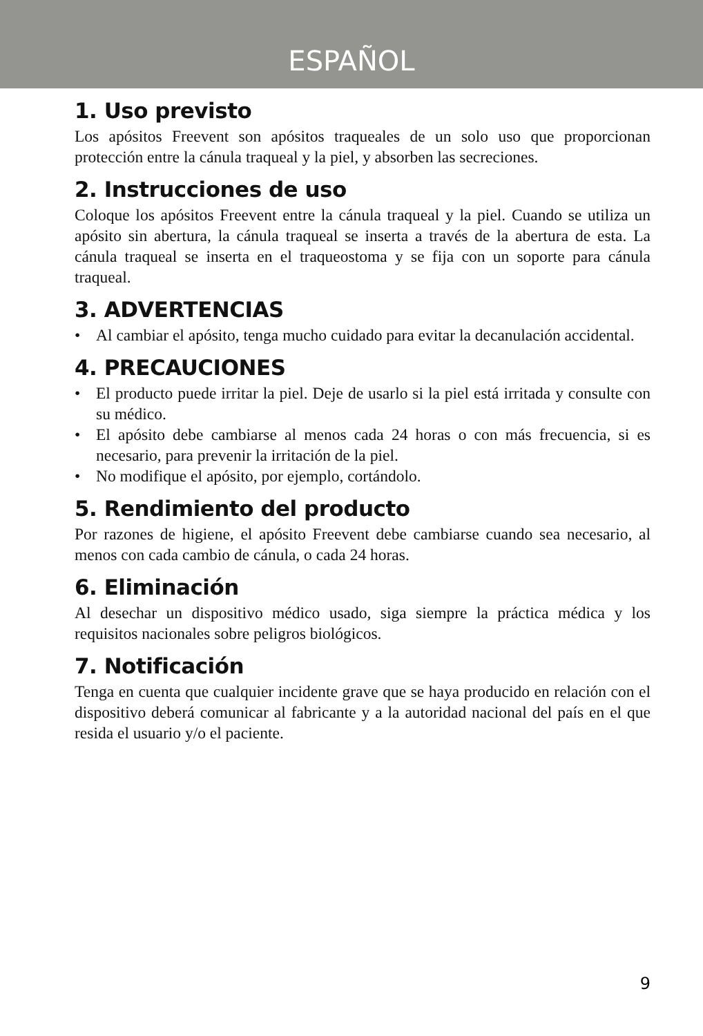ESPAÑOL
1. Uso previsto
Los apósitos Freevent son apósitos traqueales de un solo uso que proporcionan protección entre la cánula traqueal y la piel, y absorben las secreciones.
2. Instrucciones de uso
Coloque los apósitos Freevent entre la cánula traqueal y la piel. Cuando se utiliza un apósito sin abertura, la cánula traqueal se inserta a través de la abertura de esta. La cánula traqueal se inserta en el traqueostoma y se fija con un soporte para cánula traqueal.
3. ADVERTENCIAS
• Al cambiar el apósito, tenga mucho cuidado para evitar la decanulación accidental.
4. PRECAUCIONES
• El producto puede irritar la piel. Deje de usarlo si la piel está irritada y consulte con su médico.
• El apósito debe cambiarse al menos cada 24 horas o con más frecuencia, si es necesario, para prevenir la irritación de la piel.
• No modifique el apósito, por ejemplo, cortándolo.
5. Rendimiento del producto
Por razones de higiene, el apósito Freevent debe cambiarse cuando sea necesario, al menos con cada cambio de cánula, o cada 24 horas.
6. Eliminación
Al desechar un dispositivo médico usado, siga siempre la práctica médica y los requisitos nacionales sobre peligros biológicos.
7. Notificación
Tenga en cuenta que cualquier incidente grave que se haya producido en relación con el dispositivo deberá comunicar al fabricante y a la autoridad nacional del país en el que resida el usuario y/o el paciente.
9